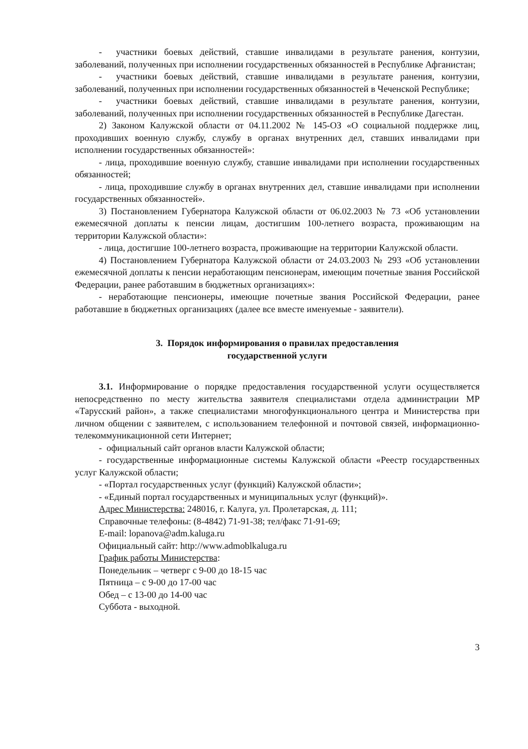- участники боевых действий, ставшие инвалидами в результате ранения, контузии, заболеваний, полученных при исполнении государственных обязанностей в Республике Афганистан;
- участники боевых действий, ставшие инвалидами в результате ранения, контузии, заболеваний, полученных при исполнении государственных обязанностей в Чеченской Республике;
- участники боевых действий, ставшие инвалидами в результате ранения, контузии, заболеваний, полученных при исполнении государственных обязанностей в Республике Дагестан.
2) Законом Калужской области от 04.11.2002 № 145-ОЗ «О социальной поддержке лиц, проходивших военную службу, службу в органах внутренних дел, ставших инвалидами при исполнении государственных обязанностей»:
- лица, проходившие военную службу, ставшие инвалидами при исполнении государственных обязанностей;
- лица, проходившие службу в органах внутренних дел, ставшие инвалидами при исполнении государственных обязанностей».
3) Постановлением Губернатора Калужской области от 06.02.2003 № 73 «Об установлении ежемесячной доплаты к пенсии лицам, достигшим 100-летнего возраста, проживающим на территории Калужской области»:
- лица, достигшие 100-летнего возраста, проживающие на территории Калужской области.
4) Постановлением Губернатора Калужской области от 24.03.2003 № 293 «Об установлении ежемесячной доплаты к пенсии неработающим пенсионерам, имеющим почетные звания Российской Федерации, ранее работавшим в бюджетных организациях»:
- неработающие пенсионеры, имеющие почетные звания Российской Федерации, ранее работавшие в бюджетных организациях (далее все вместе именуемые - заявители).
3. Порядок информирования о правилах предоставления
государственной услуги
3.1. Информирование о порядке предоставления государственной услуги осуществляется непосредственно по месту жительства заявителя специалистами отдела администрации МР «Тарусский район», а также специалистами многофункционального центра и Министерства при личном общении с заявителем, с использованием телефонной и почтовой связей, информационно-телекоммуникационной сети Интернет;
- официальный сайт органов власти Калужской области;
- государственные информационные системы Калужской области «Реестр государственных услуг Калужской области;
- «Портал государственных услуг (функций) Калужской области»;
- «Единый портал государственных и муниципальных услуг (функций)».
Адрес Министерства: 248016, г. Калуга, ул. Пролетарская, д. 111;
Справочные телефоны: (8-4842) 71-91-38; тел/факс 71-91-69;
E-mail: lopanova@adm.kaluga.ru
Официальный сайт: http://www.admoblkaluga.ru
График работы Министерства:
Понедельник – четверг с 9-00 до 18-15 час
Пятница – с 9-00 до 17-00 час
Обед – с 13-00 до 14-00 час
Суббота - выходной.
3